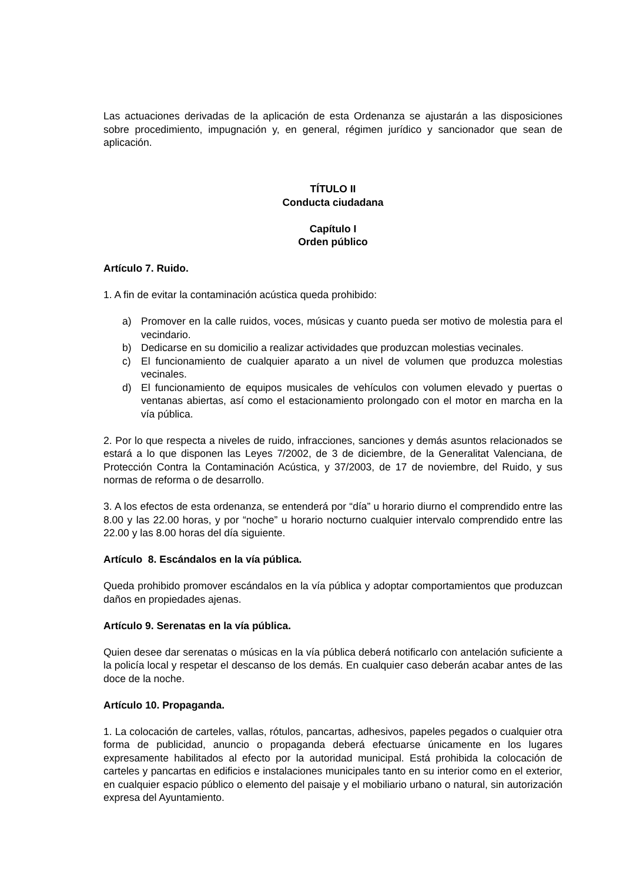Las actuaciones derivadas de la aplicación de esta Ordenanza se ajustarán a las disposiciones sobre procedimiento, impugnación y, en general, régimen jurídico y sancionador que sean de aplicación.
TÍTULO II
Conducta ciudadana
Capítulo I
Orden público
Artículo 7. Ruido.
1. A fin de evitar la contaminación acústica queda prohibido:
a) Promover en la calle ruidos, voces, músicas y cuanto pueda ser motivo de molestia para el vecindario.
b) Dedicarse en su domicilio a realizar actividades que produzcan molestias vecinales.
c) El funcionamiento de cualquier aparato a un nivel de volumen que produzca molestias vecinales.
d) El funcionamiento de equipos musicales de vehículos con volumen elevado y puertas o ventanas abiertas, así como el estacionamiento prolongado con el motor en marcha en la vía pública.
2. Por lo que respecta a niveles de ruido, infracciones, sanciones y demás asuntos relacionados se estará a lo que disponen las Leyes 7/2002, de 3 de diciembre, de la Generalitat Valenciana, de Protección Contra la Contaminación Acústica, y 37/2003, de 17 de noviembre, del Ruido, y sus normas de reforma o de desarrollo.
3. A los efectos de esta ordenanza, se entenderá por “día” u horario diurno el comprendido entre las 8.00 y las 22.00 horas, y por “noche” u horario nocturno cualquier intervalo comprendido entre las 22.00 y las 8.00 horas del día siguiente.
Artículo 8. Escándalos en la vía pública.
Queda prohibido promover escándalos en la vía pública y adoptar comportamientos que produzcan daños en propiedades ajenas.
Artículo 9. Serenatas en la vía pública.
Quien desee dar serenatas o músicas en la vía pública deberá notificarlo con antelación suficiente a la policía local y respetar el descanso de los demás. En cualquier caso deberán acabar antes de las doce de la noche.
Artículo 10. Propaganda.
1. La colocación de carteles, vallas, rótulos, pancartas, adhesivos, papeles pegados o cualquier otra forma de publicidad, anuncio o propaganda deberá efectuarse únicamente en los lugares expresamente habilitados al efecto por la autoridad municipal. Está prohibida la colocación de carteles y pancartas en edificios e instalaciones municipales tanto en su interior como en el exterior, en cualquier espacio público o elemento del paisaje y el mobiliario urbano o natural, sin autorización expresa del Ayuntamiento.